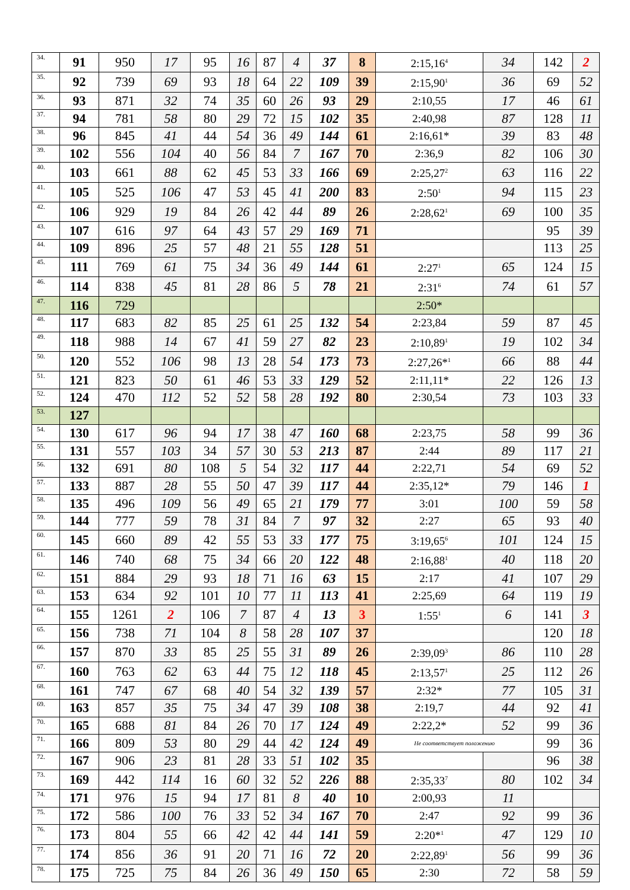| 34. | 91 | 950 | 17 | 95 | 16 | 87 | 4 | 37 | 8 | 2:15,16<sup>4</sup> | 34 | 142 | 2 |
| 35. | 92 | 739 | 69 | 93 | 18 | 64 | 22 | 109 | 39 | 2:15,90<sup>1</sup> | 36 | 69 | 52 |
| 36. | 93 | 871 | 32 | 74 | 35 | 60 | 26 | 93 | 29 | 2:10,55 | 17 | 46 | 61 |
| 37. | 94 | 781 | 58 | 80 | 29 | 72 | 15 | 102 | 35 | 2:40,98 | 87 | 128 | 11 |
| 38. | 96 | 845 | 41 | 44 | 54 | 36 | 49 | 144 | 61 | 2:16,61* | 39 | 83 | 48 |
| 39. | 102 | 556 | 104 | 40 | 56 | 84 | 7 | 167 | 70 | 2:36,9 | 82 | 106 | 30 |
| 40. | 103 | 661 | 88 | 62 | 45 | 53 | 33 | 166 | 69 | 2:25,27<sup>2</sup> | 63 | 116 | 22 |
| 41. | 105 | 525 | 106 | 47 | 53 | 45 | 41 | 200 | 83 | 2:50<sup>1</sup> | 94 | 115 | 23 |
| 42. | 106 | 929 | 19 | 84 | 26 | 42 | 44 | 89 | 26 | 2:28,62<sup>1</sup> | 69 | 100 | 35 |
| 43. | 107 | 616 | 97 | 64 | 43 | 57 | 29 | 169 | 71 | | | 95 | 39 |
| 44. | 109 | 896 | 25 | 57 | 48 | 21 | 55 | 128 | 51 | | | 113 | 25 |
| 45. | 111 | 769 | 61 | 75 | 34 | 36 | 49 | 144 | 61 | 2:27<sup>1</sup> | 65 | 124 | 15 |
| 46. | 114 | 838 | 45 | 81 | 28 | 86 | 5 | 78 | 21 | 2:31<sup>6</sup> | 74 | 61 | 57 |
| 47. | 116 | 729 | | | | | | | | 2:50* | | | |
| 48. | 117 | 683 | 82 | 85 | 25 | 61 | 25 | 132 | 54 | 2:23,84 | 59 | 87 | 45 |
| 49. | 118 | 988 | 14 | 67 | 41 | 59 | 27 | 82 | 23 | 2:10,89<sup>1</sup> | 19 | 102 | 34 |
| 50. | 120 | 552 | 106 | 98 | 13 | 28 | 54 | 173 | 73 | 2:27,26*<sup>1</sup> | 66 | 88 | 44 |
| 51. | 121 | 823 | 50 | 61 | 46 | 53 | 33 | 129 | 52 | 2:11,11* | 22 | 126 | 13 |
| 52. | 124 | 470 | 112 | 52 | 52 | 58 | 28 | 192 | 80 | 2:30,54 | 73 | 103 | 33 |
| 53. | 127 | | | | | | | | | | | | |
| 54. | 130 | 617 | 96 | 94 | 17 | 38 | 47 | 160 | 68 | 2:23,75 | 58 | 99 | 36 |
| 55. | 131 | 557 | 103 | 34 | 57 | 30 | 53 | 213 | 87 | 2:44 | 89 | 117 | 21 |
| 56. | 132 | 691 | 80 | 108 | 5 | 54 | 32 | 117 | 44 | 2:22,71 | 54 | 69 | 52 |
| 57. | 133 | 887 | 28 | 55 | 50 | 47 | 39 | 117 | 44 | 2:35,12* | 79 | 146 | 1 |
| 58. | 135 | 496 | 109 | 56 | 49 | 65 | 21 | 179 | 77 | 3:01 | 100 | 59 | 58 |
| 59. | 144 | 777 | 59 | 78 | 31 | 84 | 7 | 97 | 32 | 2:27 | 65 | 93 | 40 |
| 60. | 145 | 660 | 89 | 42 | 55 | 53 | 33 | 177 | 75 | 3:19,65<sup>6</sup> | 101 | 124 | 15 |
| 61. | 146 | 740 | 68 | 75 | 34 | 66 | 20 | 122 | 48 | 2:16,88<sup>1</sup> | 40 | 118 | 20 |
| 62. | 151 | 884 | 29 | 93 | 18 | 71 | 16 | 63 | 15 | 2:17 | 41 | 107 | 29 |
| 63. | 153 | 634 | 92 | 101 | 10 | 77 | 11 | 113 | 41 | 2:25,69 | 64 | 119 | 19 |
| 64. | 155 | 1261 | 2 | 106 | 7 | 87 | 4 | 13 | 3 | 1:55<sup>1</sup> | 6 | 141 | 3 |
| 65. | 156 | 738 | 71 | 104 | 8 | 58 | 28 | 107 | 37 | | | 120 | 18 |
| 66. | 157 | 870 | 33 | 85 | 25 | 55 | 31 | 89 | 26 | 2:39,09<sup>3</sup> | 86 | 110 | 28 |
| 67. | 160 | 763 | 62 | 63 | 44 | 75 | 12 | 118 | 45 | 2:13,57<sup>1</sup> | 25 | 112 | 26 |
| 68. | 161 | 747 | 67 | 68 | 40 | 54 | 32 | 139 | 57 | 2:32* | 77 | 105 | 31 |
| 69. | 163 | 857 | 35 | 75 | 34 | 47 | 39 | 108 | 38 | 2:19,7 | 44 | 92 | 41 |
| 70. | 165 | 688 | 81 | 84 | 26 | 70 | 17 | 124 | 49 | 2:22,2* | 52 | 99 | 36 |
| 71. | 166 | 809 | 53 | 80 | 29 | 44 | 42 | 124 | 49 | Не соответствует положению | | 99 | 36 |
| 72. | 167 | 906 | 23 | 81 | 28 | 33 | 51 | 102 | 35 | | | 96 | 38 |
| 73. | 169 | 442 | 114 | 16 | 60 | 32 | 52 | 226 | 88 | 2:35,33<sup>7</sup> | 80 | 102 | 34 |
| 74. | 171 | 976 | 15 | 94 | 17 | 81 | 8 | 40 | 10 | 2:00,93 | 11 | | |
| 75. | 172 | 586 | 100 | 76 | 33 | 52 | 34 | 167 | 70 | 2:47 | 92 | 99 | 36 |
| 76. | 173 | 804 | 55 | 66 | 42 | 42 | 44 | 141 | 59 | 2:20*<sup>1</sup> | 47 | 129 | 10 |
| 77. | 174 | 856 | 36 | 91 | 20 | 71 | 16 | 72 | 20 | 2:22,89<sup>1</sup> | 56 | 99 | 36 |
| 78. | 175 | 725 | 75 | 84 | 26 | 36 | 49 | 150 | 65 | 2:30 | 72 | 58 | 59 |